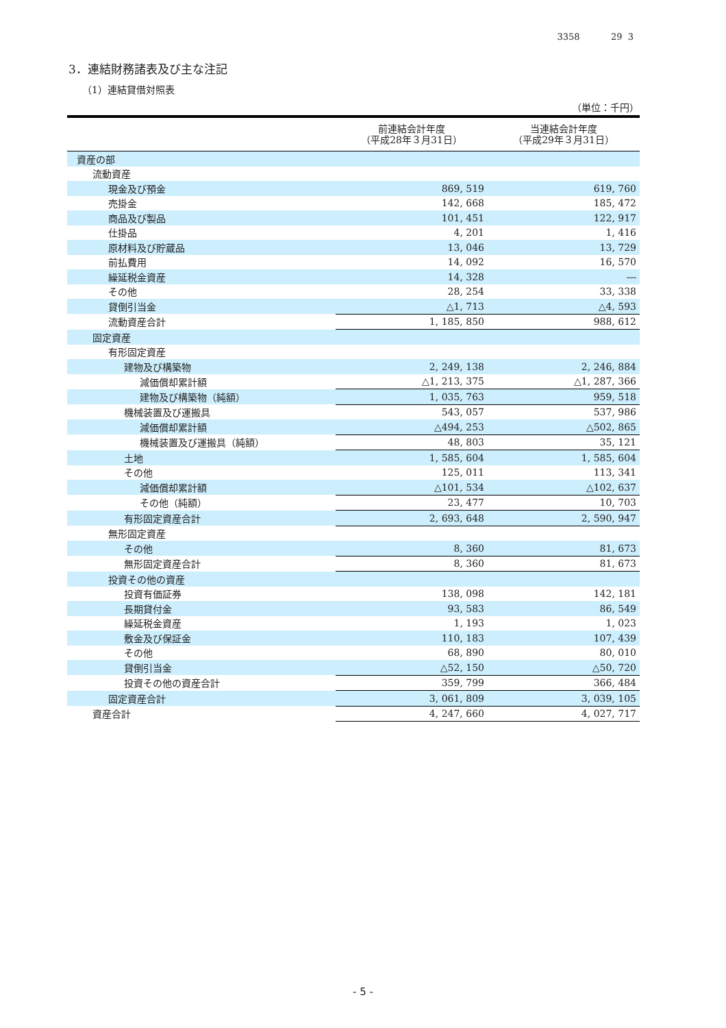3358 29 3
3．連結財務諸表及び主な注記
（1）連結貸借対照表
（単位：千円）
| | 前連結会計年度 （平成28年３月31日） | 当連結会計年度 （平成29年３月31日） |
| --- | --- | --- |
| 資産の部 | | |
| 流動資産 | | |
| 現金及び預金 | 869, 519 | 619, 760 |
| 売掛金 | 142, 668 | 185, 472 |
| 商品及び製品 | 101, 451 | 122, 917 |
| 仕掛品 | 4, 201 | 1, 416 |
| 原材料及び貯蔵品 | 13, 046 | 13, 729 |
| 前払費用 | 14, 092 | 16, 570 |
| 繰延税金資産 | 14, 328 | ― |
| その他 | 28, 254 | 33, 338 |
| 貸倒引当金 | △1, 713 | △4, 593 |
| 流動資産合計 | 1, 185, 850 | 988, 612 |
| 固定資産 | | |
| 有形固定資産 | | |
| 建物及び構築物 | 2, 249, 138 | 2, 246, 884 |
| 減価償却累計額 | △1, 213, 375 | △1, 287, 366 |
| 建物及び構築物（純額） | 1, 035, 763 | 959, 518 |
| 機械装置及び運搬具 | 543, 057 | 537, 986 |
| 減価償却累計額 | △494, 253 | △502, 865 |
| 機械装置及び運搬具（純額） | 48, 803 | 35, 121 |
| 土地 | 1, 585, 604 | 1, 585, 604 |
| その他 | 125, 011 | 113, 341 |
| 減価償却累計額 | △101, 534 | △102, 637 |
| その他（純額） | 23, 477 | 10, 703 |
| 有形固定資産合計 | 2, 693, 648 | 2, 590, 947 |
| 無形固定資産 | | |
| その他 | 8, 360 | 81, 673 |
| 無形固定資産合計 | 8, 360 | 81, 673 |
| 投資その他の資産 | | |
| 投資有価証券 | 138, 098 | 142, 181 |
| 長期貸付金 | 93, 583 | 86, 549 |
| 繰延税金資産 | 1, 193 | 1, 023 |
| 敷金及び保証金 | 110, 183 | 107, 439 |
| その他 | 68, 890 | 80, 010 |
| 貸倒引当金 | △52, 150 | △50, 720 |
| 投資その他の資産合計 | 359, 799 | 366, 484 |
| 固定資産合計 | 3, 061, 809 | 3, 039, 105 |
| 資産合計 | 4, 247, 660 | 4, 027, 717 |
- 5 -